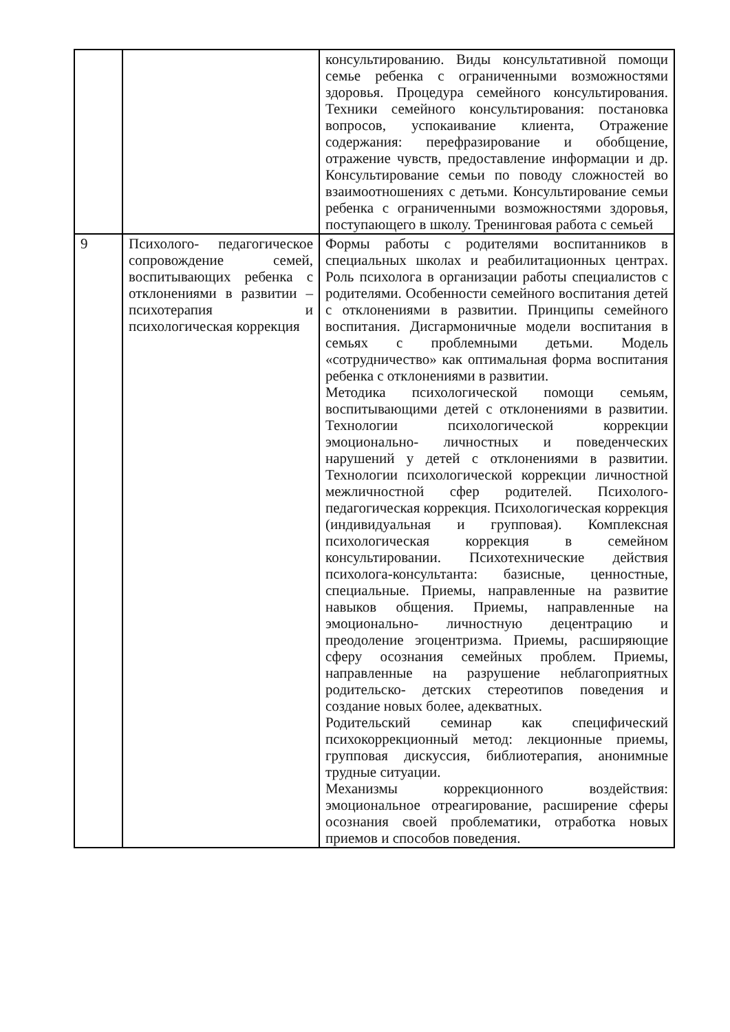| | | консультированию. Виды консультативной помощи семье ребенка с ограниченными возможностями здоровья. Процедура семейного консультирования. Техники семейного консультирования: постановка вопросов, успокаивание клиента, Отражение содержания: перефразирование и обобщение, отражение чувств, предоставление информации и др. Консультирование семьи по поводу сложностей во взаимоотношениях с детьми. Консультирование семьи ребенка с ограниченными возможностями здоровья, поступающего в школу. Тренинговая работа с семьей |
| 9 | Психолого- педагогическое сопровождение семей, воспитывающих ребенка с отклонениями в развитии – психотерапия и психологическая коррекция | Формы работы с родителями воспитанников в специальных школах и реабилитационных центрах. Роль психолога в организации работы специалистов с родителями. Особенности семейного воспитания детей с отклонениями в развитии. Принципы семейного воспитания. Дисгармоничные модели воспитания в семьях с проблемными детьми. Модель «сотрудничество» как оптимальная форма воспитания ребенка с отклонениями в развитии. Методика психологической помощи семьям, воспитывающими детей с отклонениями в развитии. Технологии психологической коррекции эмоционально- личностных и поведенческих нарушений у детей с отклонениями в развитии. Технологии психологической коррекции личностной межличностной сфер родителей. Психолого- педагогическая коррекция. Психологическая коррекция (индивидуальная и групповая). Комплексная психологическая коррекция в семейном консультировании. Психотехнические действия психолога-консультанта: базисные, ценностные, специальные. Приемы, направленные на развитие навыков общения. Приемы, направленные на эмоционально- личностную децентрацию и преодоление эгоцентризма. Приемы, расширяющие сферу осознания семейных проблем. Приемы, направленные на разрушение неблагоприятных родительско- детских стереотипов поведения и создание новых более, адекватных. Родительский семинар как специфический психокоррекционный метод: лекционные приемы, групповая дискуссия, библиотерапия, анонимные трудные ситуации. Механизмы коррекционного воздействия: эмоциональное отреагирование, расширение сферы осознания своей проблематики, отработка новых приемов и способов поведения. |